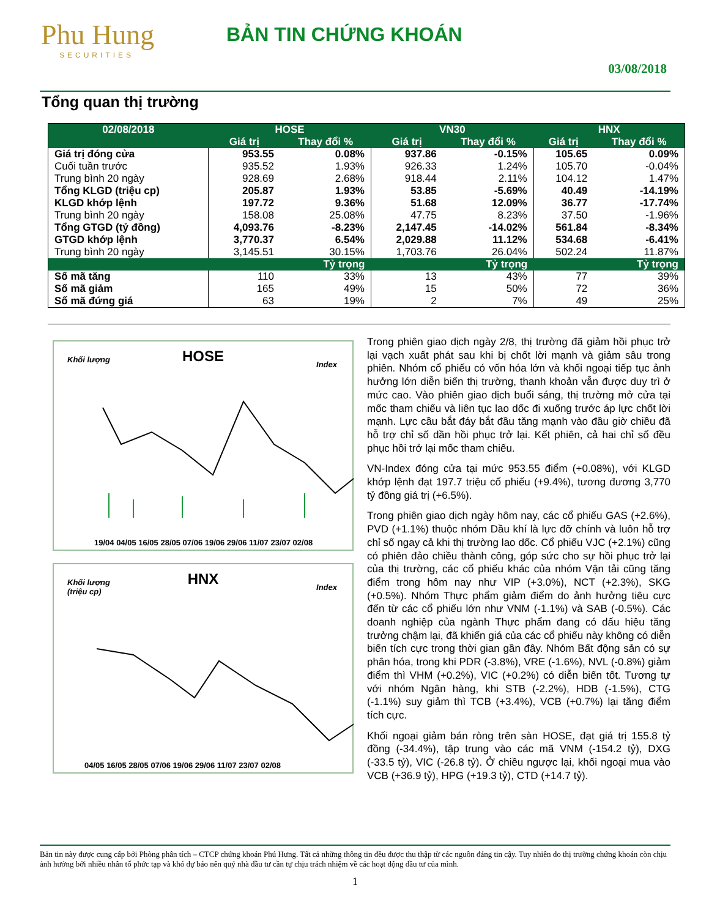Phu Hung
SECURITIES
BẢN TIN CHỨNG KHOÁN
03/08/2018
Tổng quan thị trường
| 02/08/2018 | HOSE | | VN30 | | HNX | |
| --- | --- | --- | --- | --- | --- | --- |
| | Giá trị | Thay đổi % | Giá trị | Thay đổi % | Giá trị | Thay đổi % |
| Giá trị đóng cửa | 953.55 | 0.08% | 937.86 | -0.15% | 105.65 | 0.09% |
| Cuối tuần trước | 935.52 | 1.93% | 926.33 | 1.24% | 105.70 | -0.04% |
| Trung bình 20 ngày | 928.69 | 2.68% | 918.44 | 2.11% | 104.12 | 1.47% |
| Tổng KLGD (triệu cp) | 205.87 | 1.93% | 53.85 | -5.69% | 40.49 | -14.19% |
| KLGD khớp lệnh | 197.72 | 9.36% | 51.68 | 12.09% | 36.77 | -17.74% |
| Trung bình 20 ngày | 158.08 | 25.08% | 47.75 | 8.23% | 37.50 | -1.96% |
| Tổng GTGD (tỷ đồng) | 4,093.76 | -8.23% | 2,147.45 | -14.02% | 561.84 | -8.34% |
| GTGD khớp lệnh | 3,770.37 | 6.54% | 2,029.88 | 11.12% | 534.68 | -6.41% |
| Trung bình 20 ngày | 3,145.51 | 30.15% | 1,703.76 | 26.04% | 502.24 | 11.87% |
| | | Tỷ trọng | | Tỷ trọng | | Tỷ trọng |
| Số mã tăng | 110 | 33% | 13 | 43% | 77 | 39% |
| Số mã giảm | 165 | 49% | 15 | 50% | 72 | 36% |
| Số mã đứng giá | 63 | 19% | 2 | 7% | 49 | 25% |
Khối lượng
HOSE
Index
19/04 04/05 16/05 28/05 07/06 19/06 29/06 11/07 23/07 02/08
Khối lượng
(triệu cp)
HNX
Index
04/05 16/05 28/05 07/06 19/06 29/06 11/07 23/07 02/08
Trong phiên giao dịch ngày 2/8, thị trường đã giảm hồi phục trở lại vạch xuất phát sau khi bị chốt lời mạnh và giảm sâu trong phiên. Nhóm cổ phiếu có vốn hóa lớn và khối ngoại tiếp tục ảnh hưởng lớn diễn biến thị trường, thanh khoản vẫn được duy trì ở mức cao. Vào phiên giao dịch buổi sáng, thị trường mở cửa tại mốc tham chiếu và liên tục lao dốc đi xuống trước áp lực chốt lời mạnh. Lực cầu bắt đáy bắt đầu tăng mạnh vào đầu giờ chiều đã hỗ trợ chỉ số dần hồi phục trở lại. Kết phiên, cả hai chỉ số đều phục hồi trở lại mốc tham chiếu.
VN-Index đóng cửa tại mức 953.55 điểm (+0.08%), với KLGD khớp lệnh đạt 197.7 triệu cổ phiếu (+9.4%), tương đương 3,770 tỷ đồng giá trị (+6.5%).
Trong phiên giao dịch ngày hôm nay, các cổ phiếu GAS (+2.6%), PVD (+1.1%) thuộc nhóm Dầu khí là lực đỡ chính và luôn hỗ trợ chỉ số ngay cả khi thị trường lao dốc. Cổ phiếu VJC (+2.1%) cũng có phiên đảo chiều thành công, góp sức cho sự hồi phục trở lại của thị trường, các cổ phiếu khác của nhóm Vận tải cũng tăng điểm trong hôm nay như VIP (+3.0%), NCT (+2.3%), SKG (+0.5%). Nhóm Thực phẩm giảm điểm do ảnh hưởng tiêu cực đến từ các cổ phiếu lớn như VNM (-1.1%) và SAB (-0.5%). Các doanh nghiệp của ngành Thực phẩm đang có dấu hiệu tăng trưởng chậm lại, đã khiến giá của các cổ phiếu này không có diễn biến tích cực trong thời gian gần đây. Nhóm Bất động sản có sự phân hóa, trong khi PDR (-3.8%), VRE (-1.6%), NVL (-0.8%) giảm điểm thì VHM (+0.2%), VIC (+0.2%) có diễn biến tốt. Tương tự với nhóm Ngân hàng, khi STB (-2.2%), HDB (-1.5%), CTG (-1.1%) suy giảm thì TCB (+3.4%), VCB (+0.7%) lại tăng điểm tích cực.
Khối ngoại giảm bán ròng trên sàn HOSE, đạt giá trị 155.8 tỷ đồng (-34.4%), tập trung vào các mã VNM (-154.2 tỷ), DXG (-33.5 tỷ), VIC (-26.8 tỷ). Ở chiều ngược lại, khối ngoại mua vào VCB (+36.9 tỷ), HPG (+19.3 tỷ), CTD (+14.7 tỷ).
Bản tin này được cung cấp bởi Phòng phân tích – CTCP chứng khoán Phú Hưng. Tất cả những thông tin đều được thu thập từ các nguồn đáng tin cậy. Tuy nhiên do thị trường chứng khoán còn chịu ảnh hưởng bởi nhiều nhân tố phức tạp và khó dự báo nên quý nhà đầu tư cần tự chịu trách nhiệm về các hoạt động đầu tư của mình.
1